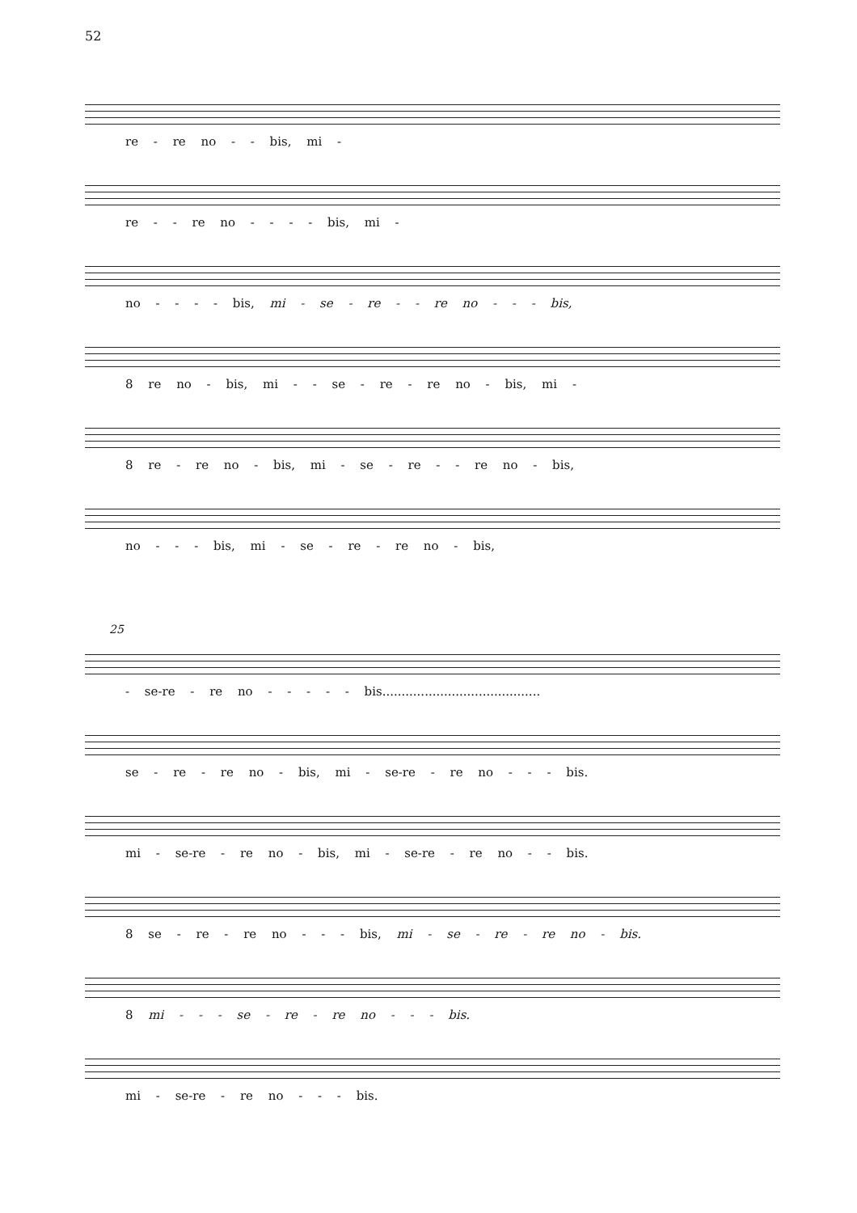52
re - re no - - bis, mi -
re - - re no - - - - bis, mi -
no - - - - bis, mi - se - re - - re no - - - bis,
8 re no - bis, mi - - se - re - re no - bis, mi -
8 re - re no - bis, mi - se - re - - re no - bis,
no - - - bis, mi - se - re - re no - bis,
25
- se-re - re no - - - - - bis.........................................
se - re - re no - bis, mi - se-re - re no - - - bis.
mi - se-re - re no - bis, mi - se-re - re no - - bis.
8 se - re - re no - - - bis, mi - se - re - re no - bis.
8 mi - - - se - re - re no - - - bis.
mi - se-re - re no - - - bis.